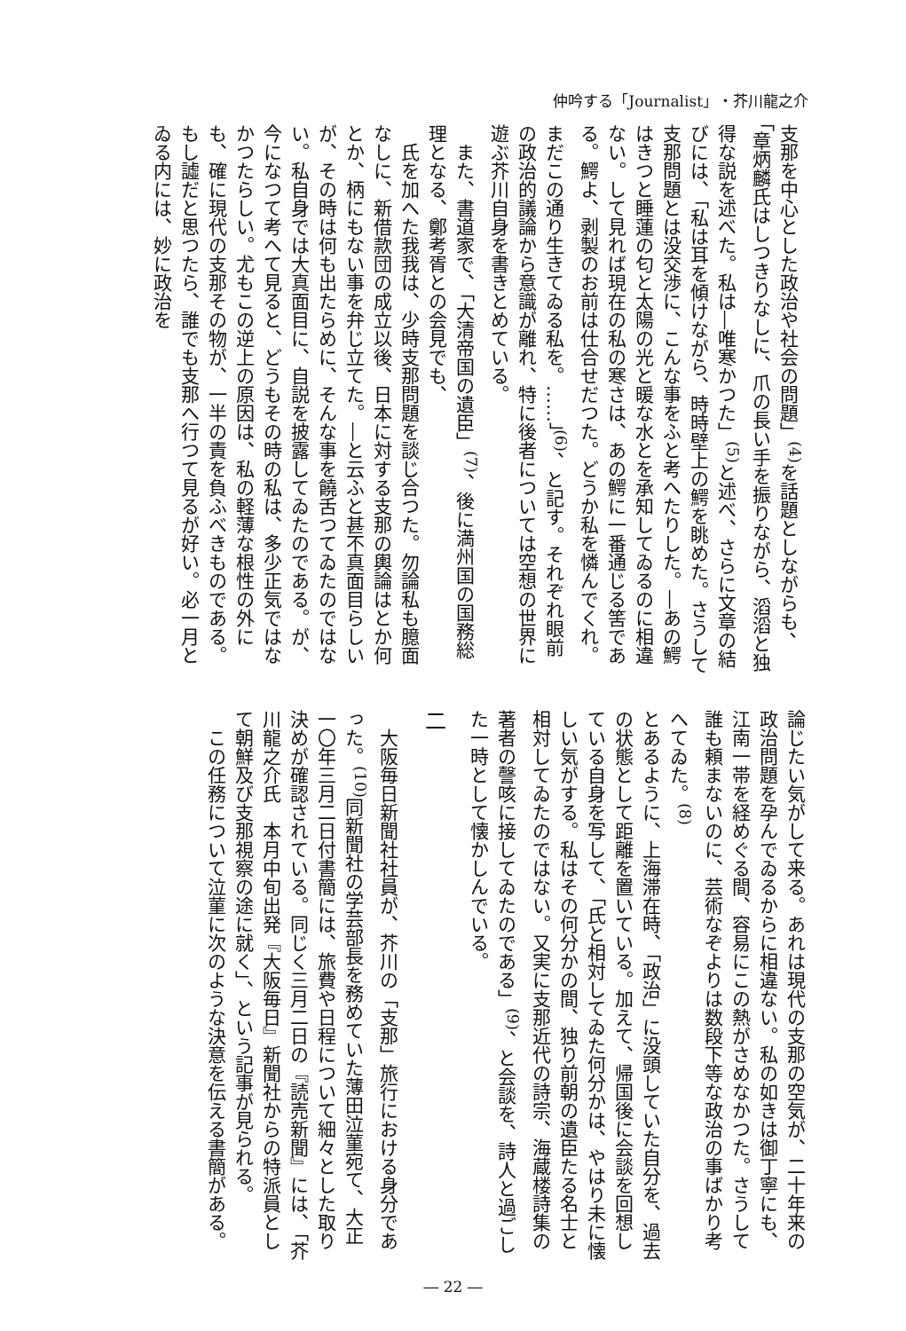仲吟する「Journalist」・芥川龍之介
支那を中心とした政治や社会の問題」<sup>(4)</sup>を話題としながらも、「章炳麟氏はしつきりなしに、爪の長い手を振りながら、滔滔と独得な説を述べた。私は―唯寒かつた」<sup>(5)</sup>と述べ、さらに文章の結びには、「私は耳を傾けながら、時時壁上の鰐を眺めた。さうして支那問題とは没交渉に、こんな事をふと考へたりした。―あの鰐はきつと睡蓮の匂と太陽の光と暖な水とを承知してゐるのに相違ない。して見れば現在の私の寒さは、あの鰐に一番通じる筈である。鰐よ、剥製のお前は仕合せだつた。どうか私を憐んでくれ。まだこの通り生きてゐる私を。……」<sup>(6)</sup>、と記す。それぞれ眼前の政治的議論から意識が離れ、特に後者については空想の世界に遊ぶ芥川自身を書きとめている。
また、書道家で、「大清帝国の遺臣」<sup>(7)</sup>、後に満州国の国務総理となる、鄭考胥との会見でも、
氏を加へた我我は、少時支那問題を談じ合つた。勿論私も臆面なしに、新借款団の成立以後、日本に対する支那の輿論はとか何とか、柄にもない事を弁じ立てた。―と云ふと甚不真面目らしいが、その時は何も出たらめに、そんな事を饒舌つてゐたのではない。私自身では大真面目に、自説を披露してゐたのである。が、今になつて考へて見ると、どうもその時の私は、多少正気ではなかつたらしい。尤もこの逆上の原因は、私の軽薄な根性の外にも、確に現代の支那その物が、一半の責を負ふべきものである。もし譃だと思つたら、誰でも支那へ行つて見るが好い。必一月とゐる内には、妙に政治を
論じたい気がして来る。あれは現代の支那の空気が、二十年来の政治問題を孕んでゐるからに相違ない。私の如きは御丁寧にも、江南一帯を経めぐる間、容易にこの熱がさめなかつた。さうして誰も頼まないのに、芸術なぞよりは数段下等な政治の事ばかり考へてゐた。<sup>(8)</sup>
とあるように、上海滞在時、「政治」に没頭していた自分を、過去の状態として距離を置いている。加えて、帰国後に会談を回想している自身を写して、「氏と相対してゐた何分かは、やはり未に懐しい気がする。私はその何分かの間、独り前朝の遺臣たる名士と相対してゐたのではない。又実に支那近代の詩宗、海蔵楼詩集の著者の謦咳に接してゐたのである」<sup>(9)</sup>、と会談を、詩人と過ごした一時として懐かしんでいる。
二
大阪毎日新聞社社員が、芥川の「支那」旅行における身分であった。<sup>(10)</sup>同新聞社の学芸部長を務めていた薄田泣菫宛て、大正一〇年三月二日付書簡には、旅費や日程について細々とした取り決めが確認されている。同じく三月二日の『読売新聞』には、「芥川龍之介氏　本月中旬出発『大阪毎日』新聞社からの特派員として朝鮮及び支那視察の途に就く」、という記事が見られる。
この任務について泣菫に次のような決意を伝える書簡がある。
― 22 ―